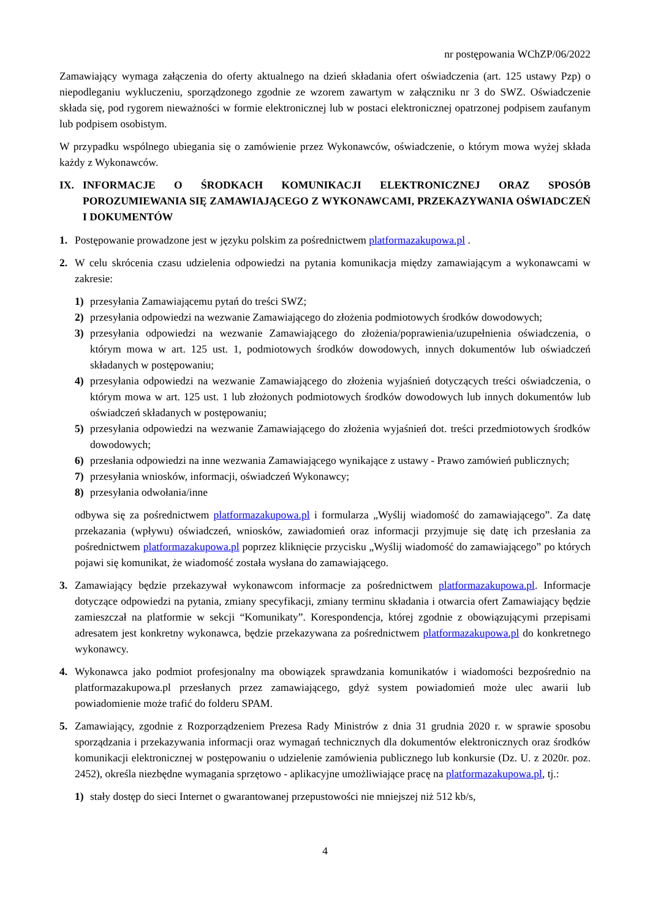nr postępowania WChZP/06/2022
Zamawiający wymaga załączenia do oferty aktualnego na dzień składania ofert oświadczenia (art. 125 ustawy Pzp) o niepodleganiu wykluczeniu, sporządzonego zgodnie ze wzorem zawartym w załączniku nr 3 do SWZ. Oświadczenie składa się, pod rygorem nieważności w formie elektronicznej lub w postaci elektronicznej opatrzonej podpisem zaufanym lub podpisem osobistym.
W przypadku wspólnego ubiegania się o zamówienie przez Wykonawców, oświadczenie, o którym mowa wyżej składa każdy z Wykonawców.
IX. INFORMACJE O ŚRODKACH KOMUNIKACJI ELEKTRONICZNEJ ORAZ SPOSÓB POROZUMIEWANIA SIĘ ZAMAWIAJĄCEGO Z WYKONAWCAMI, PRZEKAZYWANIA OŚWIADCZEŃ I DOKUMENTÓW
1. Postępowanie prowadzone jest w języku polskim za pośrednictwem platformazakupowa.pl .
2. W celu skrócenia czasu udzielenia odpowiedzi na pytania komunikacja między zamawiającym a wykonawcami w zakresie:
1) przesyłania Zamawiającemu pytań do treści SWZ;
2) przesyłania odpowiedzi na wezwanie Zamawiającego do złożenia podmiotowych środków dowodowych;
3) przesyłania odpowiedzi na wezwanie Zamawiającego do złożenia/poprawienia/uzupełnienia oświadczenia, o którym mowa w art. 125 ust. 1, podmiotowych środków dowodowych, innych dokumentów lub oświadczeń składanych w postępowaniu;
4) przesyłania odpowiedzi na wezwanie Zamawiającego do złożenia wyjaśnień dotyczących treści oświadczenia, o którym mowa w art. 125 ust. 1 lub złożonych podmiotowych środków dowodowych lub innych dokumentów lub oświadczeń składanych w postępowaniu;
5) przesyłania odpowiedzi na wezwanie Zamawiającego do złożenia wyjaśnień dot. treści przedmiotowych środków dowodowych;
6) przesłania odpowiedzi na inne wezwania Zamawiającego wynikające z ustawy - Prawo zamówień publicznych;
7) przesyłania wniosków, informacji, oświadczeń Wykonawcy;
8) przesyłania odwołania/inne
odbywa się za pośrednictwem platformazakupowa.pl i formularza „Wyślij wiadomość do zamawiającego”. Za datę przekazania (wpływu) oświadczeń, wniosków, zawiadomień oraz informacji przyjmuje się datę ich przesłania za pośrednictwem platformazakupowa.pl poprzez kliknięcie przycisku „Wyślij wiadomość do zamawiającego” po których pojawi się komunikat, że wiadomość została wysłana do zamawiającego.
3. Zamawiający będzie przekazywał wykonawcom informacje za pośrednictwem platformazakupowa.pl. Informacje dotyczące odpowiedzi na pytania, zmiany specyfikacji, zmiany terminu składania i otwarcia ofert Zamawiający będzie zamieszczał na platformie w sekcji “Komunikaty”. Korespondencja, której zgodnie z obowiązującymi przepisami adresatem jest konkretny wykonawca, będzie przekazywana za pośrednictwem platformazakupowa.pl do konkretnego wykonawcy.
4. Wykonawca jako podmiot profesjonalny ma obowiązek sprawdzania komunikatów i wiadomości bezpośrednio na platformazakupowa.pl przesłanych przez zamawiającego, gdyż system powiadomień może ulec awarii lub powiadomienie może trafić do folderu SPAM.
5. Zamawiający, zgodnie z Rozporządzeniem Prezesa Rady Ministrów z dnia 31 grudnia 2020 r. w sprawie sposobu sporządzania i przekazywania informacji oraz wymagań technicznych dla dokumentów elektronicznych oraz środków komunikacji elektronicznej w postępowaniu o udzielenie zamówienia publicznego lub konkursie (Dz. U. z 2020r. poz. 2452), określa niezbędne wymagania sprzętowo - aplikacyjne umożliwiające pracę na platformazakupowa.pl, tj.:
1) stały dostęp do sieci Internet o gwarantowanej przepustowości nie mniejszej niż 512 kb/s,
4